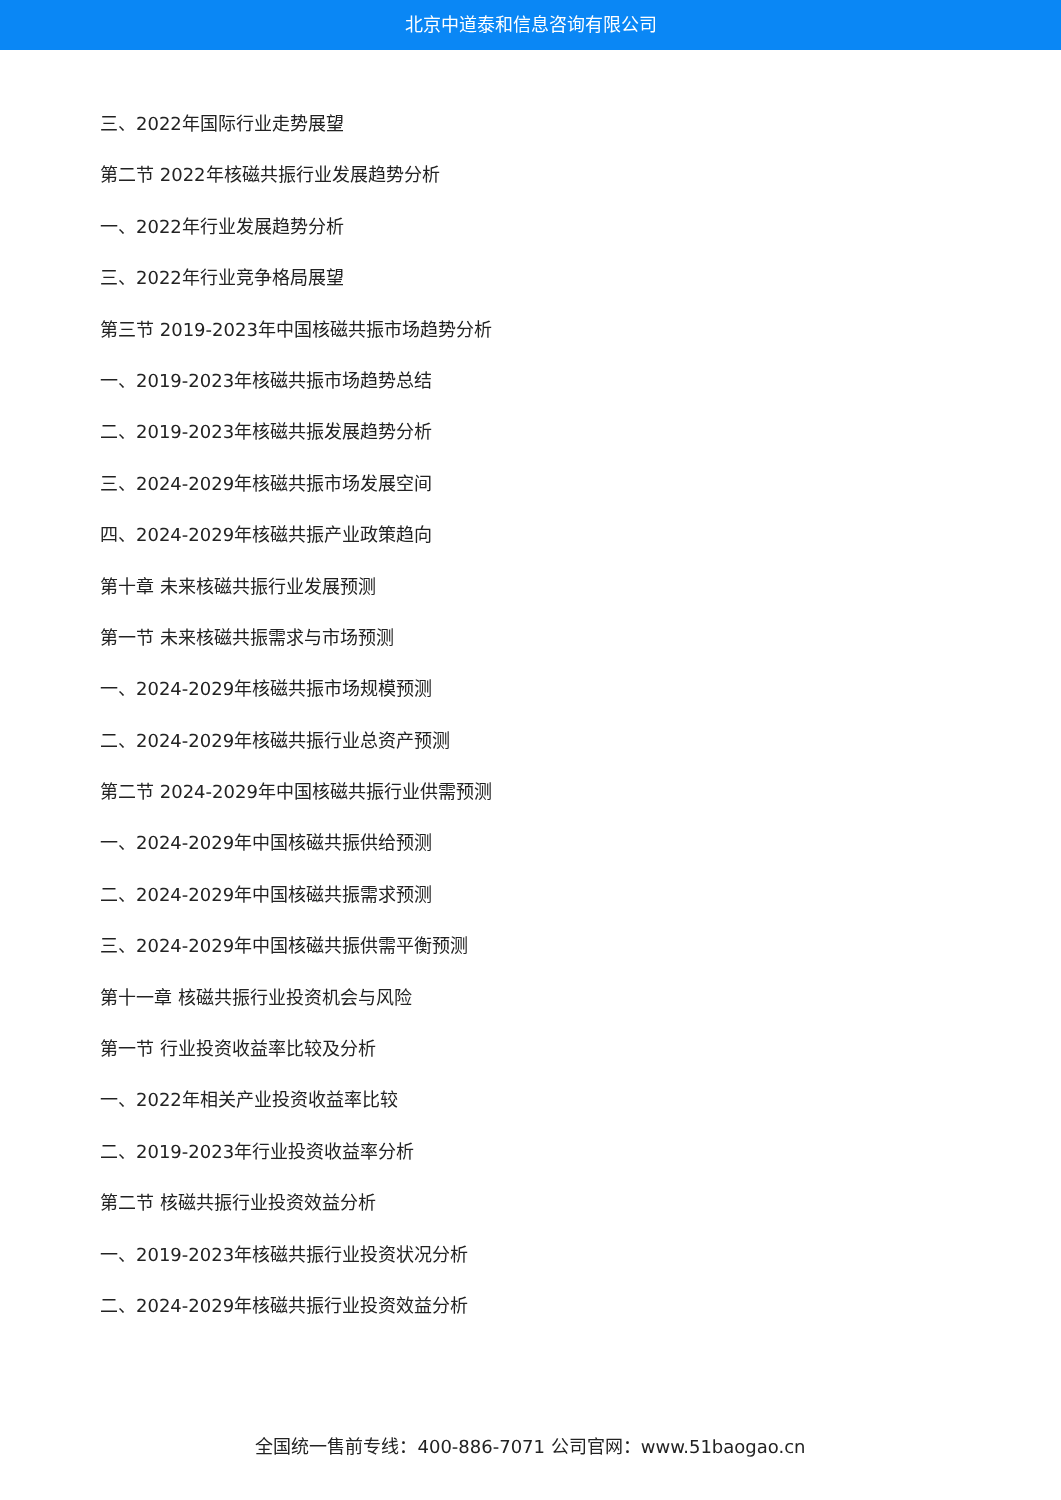北京中道泰和信息咨询有限公司
三、2022年国际行业走势展望
第二节 2022年核磁共振行业发展趋势分析
一、2022年行业发展趋势分析
三、2022年行业竞争格局展望
第三节 2019-2023年中国核磁共振市场趋势分析
一、2019-2023年核磁共振市场趋势总结
二、2019-2023年核磁共振发展趋势分析
三、2024-2029年核磁共振市场发展空间
四、2024-2029年核磁共振产业政策趋向
第十章 未来核磁共振行业发展预测
第一节 未来核磁共振需求与市场预测
一、2024-2029年核磁共振市场规模预测
二、2024-2029年核磁共振行业总资产预测
第二节 2024-2029年中国核磁共振行业供需预测
一、2024-2029年中国核磁共振供给预测
二、2024-2029年中国核磁共振需求预测
三、2024-2029年中国核磁共振供需平衡预测
第十一章 核磁共振行业投资机会与风险
第一节 行业投资收益率比较及分析
一、2022年相关产业投资收益率比较
二、2019-2023年行业投资收益率分析
第二节 核磁共振行业投资效益分析
一、2019-2023年核磁共振行业投资状况分析
二、2024-2029年核磁共振行业投资效益分析
全国统一售前专线：400-886-7071 公司官网：www.51baogao.cn